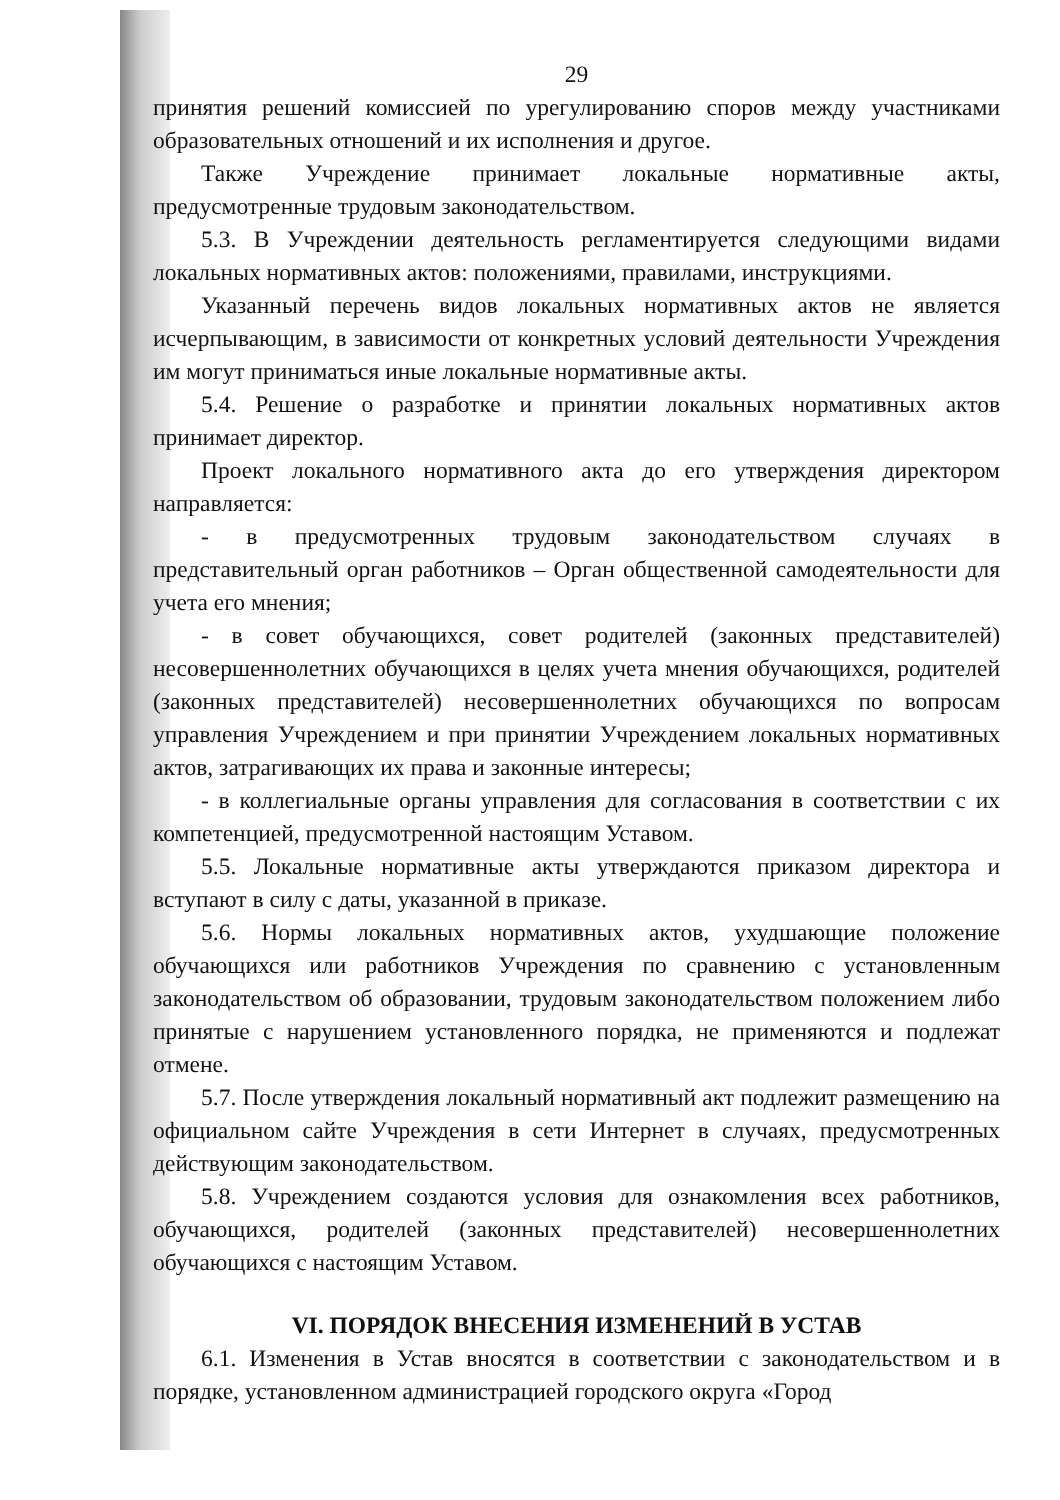29
принятия решений комиссией по урегулированию споров между участниками образовательных отношений и их исполнения и другое.
Также Учреждение принимает локальные нормативные акты, предусмотренные трудовым законодательством.
5.3. В Учреждении деятельность регламентируется следующими видами локальных нормативных актов: положениями, правилами, инструкциями.
Указанный перечень видов локальных нормативных актов не является исчерпывающим, в зависимости от конкретных условий деятельности Учреждения им могут приниматься иные локальные нормативные акты.
5.4. Решение о разработке и принятии локальных нормативных актов принимает директор.
Проект локального нормативного акта до его утверждения директором направляется:
- в предусмотренных трудовым законодательством случаях в представительный орган работников – Орган общественной самодеятельности для учета его мнения;
- в совет обучающихся, совет родителей (законных представителей) несовершеннолетних обучающихся в целях учета мнения обучающихся, родителей (законных представителей) несовершеннолетних обучающихся по вопросам управления Учреждением и при принятии Учреждением локальных нормативных актов, затрагивающих их права и законные интересы;
- в коллегиальные органы управления для согласования в соответствии с их компетенцией, предусмотренной настоящим Уставом.
5.5. Локальные нормативные акты утверждаются приказом директора и вступают в силу с даты, указанной в приказе.
5.6. Нормы локальных нормативных актов, ухудшающие положение обучающихся или работников Учреждения по сравнению с установленным законодательством об образовании, трудовым законодательством положением либо принятые с нарушением установленного порядка, не применяются и подлежат отмене.
5.7. После утверждения локальный нормативный акт подлежит размещению на официальном сайте Учреждения в сети Интернет в случаях, предусмотренных действующим законодательством.
5.8. Учреждением создаются условия для ознакомления всех работников, обучающихся, родителей (законных представителей) несовершеннолетних обучающихся с настоящим Уставом.
VI. ПОРЯДОК ВНЕСЕНИЯ ИЗМЕНЕНИЙ В УСТАВ
6.1. Изменения в Устав вносятся в соответствии с законодательством и в порядке, установленном администрацией городского округа «Город